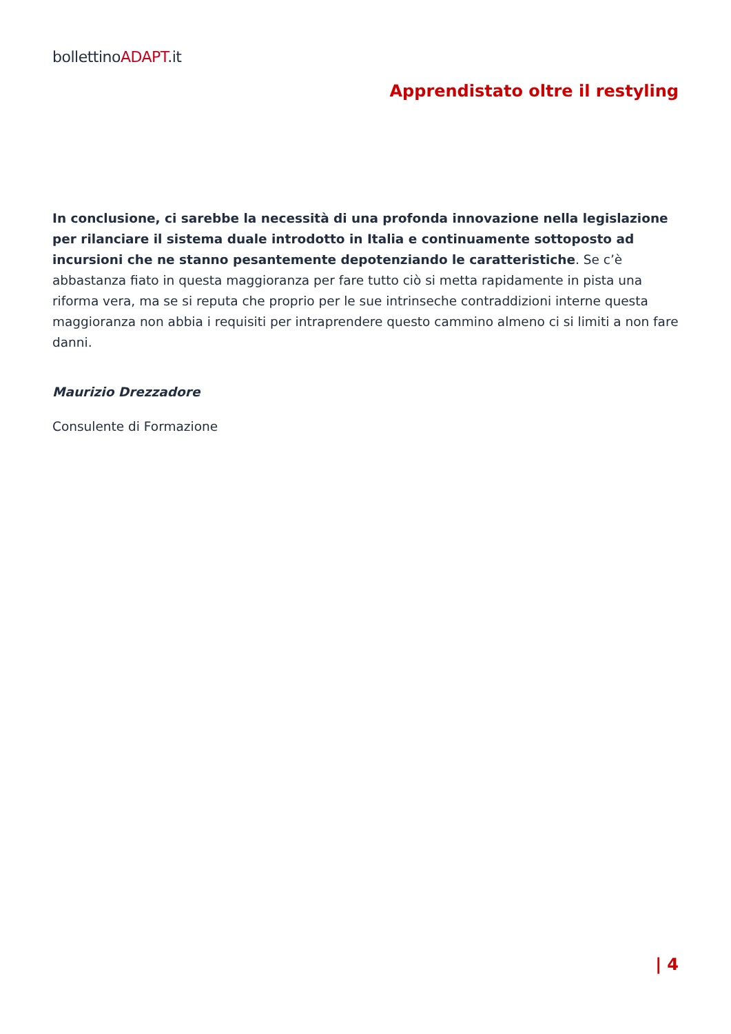bollettinoADAPT.it
Apprendistato oltre il restyling
In conclusione, ci sarebbe la necessità di una profonda innovazione nella legislazione per rilanciare il sistema duale introdotto in Italia e continuamente sottoposto ad incursioni che ne stanno pesantemente depotenziando le caratteristiche. Se c’è abbastanza fiato in questa maggioranza per fare tutto ciò si metta rapidamente in pista una riforma vera, ma se si reputa che proprio per le sue intrinseche contraddizioni interne questa maggioranza non abbia i requisiti per intraprendere questo cammino almeno ci si limiti a non fare danni.
Maurizio Drezzadore
Consulente di Formazione
| 4